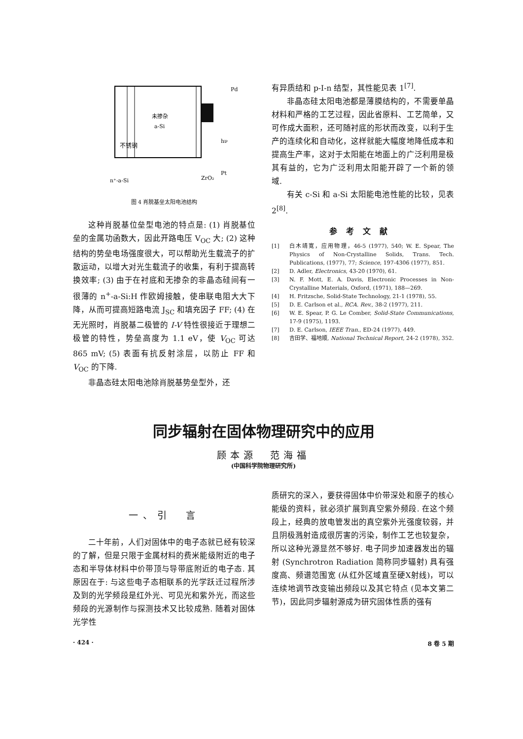不锈钢
未掺杂
a-Si
Pd
hν
Pt
ZrO₂
n⁺-a-Si
图 4 肖脱基垒太阳电池结构
这种肖脱基位垒型电池的特点是: (1) 肖脱基位垒的金属功函数大，因此开路电压 V<sub>OC</sub> 大; (2) 这种结构的势垒电场强度很大，可以帮助光生载流子的扩散运动，以增大对光生载流子的收集，有利于提高转换效率; (3) 由于在衬底和无掺杂的非晶态硅间有一很薄的 n<sup>+</sup>-a-Si:H 作欧姆接触，使串联电阻大大下降，从而可提高短路电流 J<sub>SC</sub> 和填充因子 FF; (4) 在无光照时，肖脱基二极管的 I-V 特性很接近于理想二极管的特性，势垒高度为 1.1 eV，使 V<sub>OC</sub> 可达 865 mV; (5) 表面有抗反射涂层，以防止 FF 和 V<sub>OC</sub> 的下降.
非晶态硅太阳电池除肖脱基势垒型外，还
有异质结和 p-I-n 结型，其性能见表 1<sup>[7]</sup>.
非晶态硅太阳电池都是薄膜结构的，不需要单晶材料和严格的工艺过程，因此省原料、工艺简单，又可作成大面积，还可随衬底的形状而改变，以利于生产的连续化和自动化，这样就能大幅度地降低成本和提高生产率，这对于太阳能在地面上的广泛利用是极其有益的，它为广泛利用太阳能开辟了一个新的领域.
有关 c-Si 和 a-Si 太阳能电池性能的比较，见表 2<sup>[8]</sup>.
参考文献
[1] 白木靖寛，应用物理，46-5 (1977), 540; W. E. Spear, The Physics of Non-Crystalline Solids, Trans. Tech. Publications, (1977), 77; Science, 197-4306 (1977), 851.
[2] D. Adler, Electronics, 43-20 (1970), 61.
[3] N. F. Mott, E. A. Davis, Electronic Processes in Non-Crystalline Materials, Oxford, (1971), 188—269.
[4] H. Fritzsche, Solid-State Technology, 21-1 (1978), 55.
[5] D. E. Carlson et al., RCA. Rev., 38-2 (1977), 211.
[6] W. E. Spear, P. G. Le Comber, Solid-State Communications, 17-9 (1975), 1193.
[7] D. E. Carlson, IEEE Tran., ED-24 (1977), 449.
[8] 吉田学、福地顺, National Technical Report, 24-2 (1978), 352.
同步辐射在固体物理研究中的应用
顾本源　范海福
(中国科学院物理研究所)
一、引　言
二十年前，人们对固体中的电子态就已经有较深的了解，但是只限于金属材料的费米能级附近的电子态和半导体材料中价带顶与导带底附近的电子态. 其原因在于: 与这些电子态相联系的光学跃迁过程所涉及到的光学频段是红外光、可见光和紫外光，而这些频段的光源制作与探测技术又比较成熟. 随着对固体光学性
质研究的深入，要获得固体中价带深处和原子的核心能级的资料，就必须扩展到真空紫外频段. 在这个频段上，经典的放电管发出的真空紫外光强度较弱，并且阴极溅射造成很厉害的污染，制作工艺也较复杂，所以这种光源显然不够好. 电子同步加速器发出的辐射 (Synchrotron Radiation 简称同步辐射) 具有强度高、频谱范围宽 (从红外区域直至硬X射线)，可以连续地调节改变输出频段以及其它特点 (见本文第二节)，因此同步辐射源成为研究固体性质的强有
· 424 · 8 卷 5 期